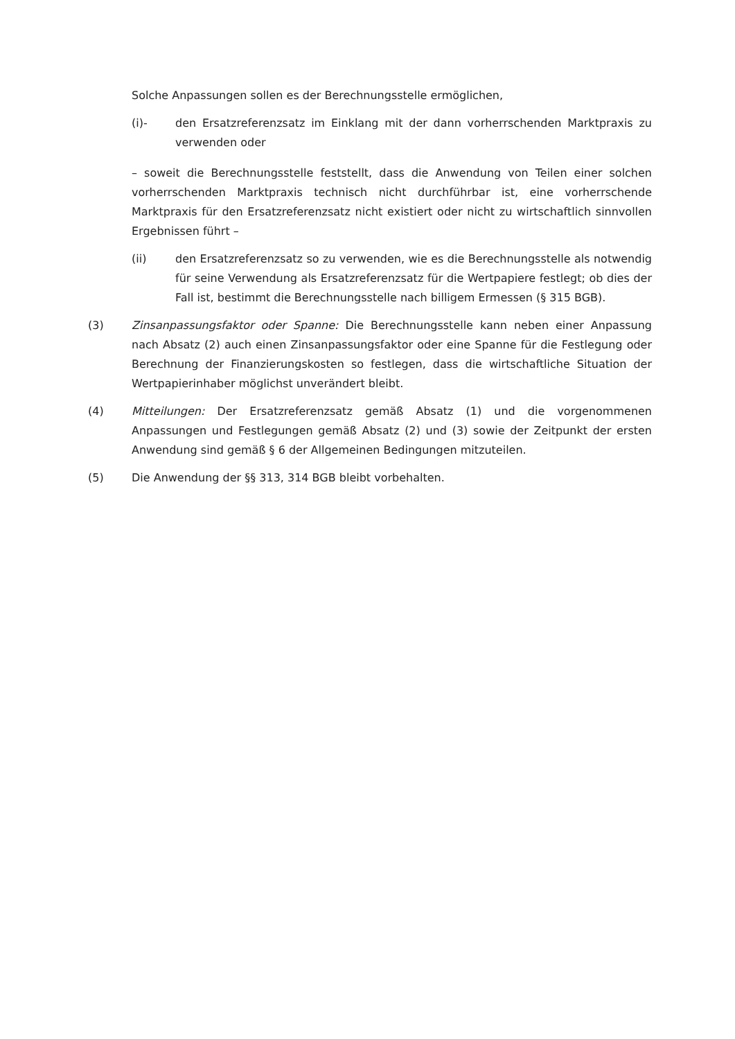Solche Anpassungen sollen es der Berechnungsstelle ermöglichen,
(i)- den Ersatzreferenzsatz im Einklang mit der dann vorherrschenden Marktpraxis zu verwenden oder
– soweit die Berechnungsstelle feststellt, dass die Anwendung von Teilen einer solchen vorherrschenden Marktpraxis technisch nicht durchführbar ist, eine vorherrschende Marktpraxis für den Ersatzreferenzsatz nicht existiert oder nicht zu wirtschaftlich sinnvollen Ergebnissen führt –
(ii) den Ersatzreferenzsatz so zu verwenden, wie es die Berechnungsstelle als notwendig für seine Verwendung als Ersatzreferenzsatz für die Wertpapiere festlegt; ob dies der Fall ist, bestimmt die Berechnungsstelle nach billigem Ermessen (§ 315 BGB).
(3) Zinsanpassungsfaktor oder Spanne: Die Berechnungsstelle kann neben einer Anpassung nach Absatz (2) auch einen Zinsanpassungsfaktor oder eine Spanne für die Festlegung oder Berechnung der Finanzierungskosten so festlegen, dass die wirtschaftliche Situation der Wertpapierinhaber möglichst unverändert bleibt.
(4) Mitteilungen: Der Ersatzreferenzsatz gemäß Absatz (1) und die vorgenommenen Anpassungen und Festlegungen gemäß Absatz (2) und (3) sowie der Zeitpunkt der ersten Anwendung sind gemäß § 6 der Allgemeinen Bedingungen mitzuteilen.
(5) Die Anwendung der §§ 313, 314 BGB bleibt vorbehalten.